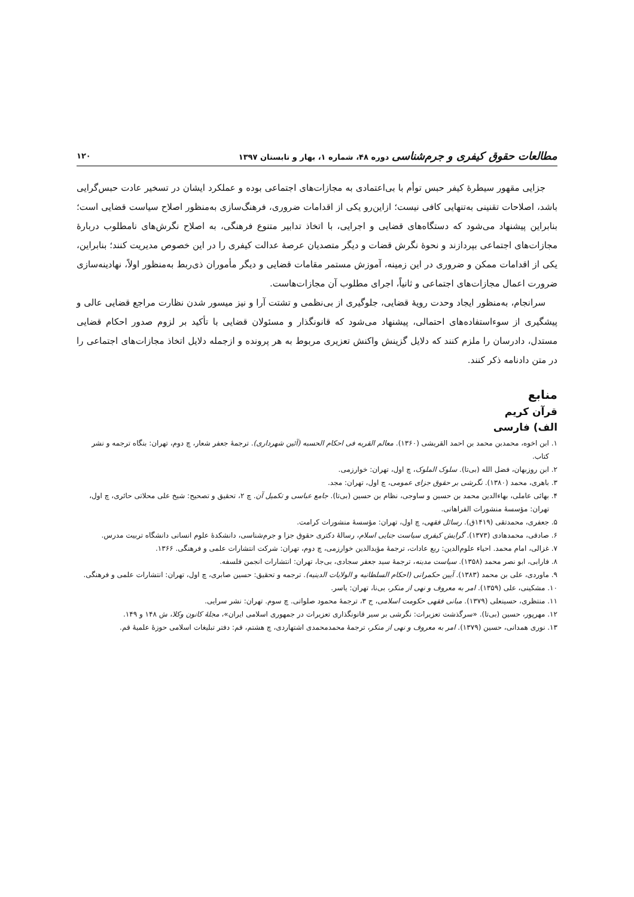مطالعات حقوق کیفری و جرم‌شناسی دوره ۴۸، شماره ۱، بهار و تابستان ۱۳۹۷ ۱۲۰
جزایی مقهور سیطرهٔ کیفر حبس توأم با بی‌اعتمادی به مجازات‌های اجتماعی بوده و عملکرد ایشان در تسخیر عادت حبس‌گرایی باشد، اصلاحات تقنینی به‌تنهایی کافی نیست؛ ازاین‌رو یکی از اقدامات ضروری، فرهنگ‌سازی به‌منظور اصلاح سیاست قضایی است؛ بنابراین پیشنهاد می‌شود که دستگاه‌های قضایی و اجرایی، با اتخاذ تدابیر متنوع فرهنگی، به اصلاح نگرش‌های نامطلوب دربارهٔ مجازات‌های اجتماعی بپردازند و نحوهٔ نگرش قضات و دیگر متصدیان عرصهٔ عدالت کیفری را در این خصوص مدیریت کنند؛ بنابراین، یکی از اقدامات ممکن و ضروری در این زمینه، آموزش مستمر مقامات قضایی و دیگر مأموران ذی‌ربط به‌منظور اولاً، نهادینه‌سازی ضرورت اعمال مجازات‌های اجتماعی و ثانیاً، اجرای مطلوب آن مجازات‌هاست.
سرانجام، به‌منظور ایجاد وحدت رویهٔ قضایی، جلوگیری از بی‌نظمی و تشتت آرا و نیز میسور شدن نظارت مراجع قضایی عالی و پیشگیری از سوءاستفاده‌های احتمالی، پیشنهاد می‌شود که قانونگذار و مسئولان قضایی با تأکید بر لزوم صدور احکام قضایی مستدل، دادرسان را ملزم کنند که دلایل گزینش واکنش تعزیری مربوط به هر پرونده و ازجمله دلایل اتخاذ مجازات‌های اجتماعی را در متن دادنامه ذکر کنند.
منابع
قرآن کریم
الف) فارسی
۱. ابن اخوه، محمدبن محمد بن احمد القریشی (۱۳۶۰). معالم القربه فی احکام الحسبه (آئین شهرداری). ترجمهٔ جعفر شعار، چ دوم، تهران: بنگاه ترجمه و نشر کتاب.
۲. ابن روزبهان، فضل الله (بی‌تا). سلوک الملوک، چ اول، تهران: خوارزمی.
۳. باهری، محمد (۱۳۸۰). نگرشی بر حقوق جزای عمومی، چ اول، تهران: مجد.
۴. بهائی عاملی، بهاءالدین محمد بن حسین و ساوجی، نظام بن حسین (بی‌تا). جامع عباسی و تکمیل آن. چ ۲، تحقیق و تصحیح: شیخ علی محلاتی حائری، چ اول، تهران: مؤسسهٔ منشورات الفراهانی.
۵. جعفری، محمدتقی (۱۴۱۹ق). رسائل فقهی، چ اول، تهران: مؤسسهٔ منشورات کرامت.
۶. صادقی، محمدهادی (۱۳۷۳). گرایش کیفری سیاست جنایی اسلام، رسالهٔ دکتری حقوق جزا و جرم‌شناسی، دانشکدهٔ علوم انسانی دانشگاه تربیت مدرس.
۷. غزالی، امام محمد. احیاء علوم‌الدین: ربع عادات، ترجمهٔ مؤیدالدین خوارزمی، چ دوم، تهران: شرکت انتشارات علمی و فرهنگی. ۱۳۶۶.
۸. فارابی، ابو نصر محمد (۱۳۵۸). سیاست مدینه، ترجمهٔ سید جعفر سجادی، بی‌جا، تهران: انتشارات انجمن فلسفه.
۹. ماوردی، علی بن محمد (۱۳۸۳). آیین حکمرانی (احکام السلطانیه و الولایات الدینیه). ترجمه و تحقیق: حسین صابری، چ اول، تهران: انتشارات علمی و فرهنگی.
۱۰. مشکینی، علی (۱۳۵۹). امر به معروف و نهی از منکر، بی‌نا، تهران: یاسر.
۱۱. منتظری، حسینعلی (۱۳۷۹). مبانی فقهی حکومت اسلامی، ج ۳، ترجمهٔ محمود صلواتی. چ سوم. تهران: نشر سرایی.
۱۲. مهرپور، حسین (بی‌تا). «سرگذشت تعزیرات: نگرشی بر سیر قانونگذاری تعزیرات در جمهوری اسلامی ایران»، مجلهٔ کانون وکلا، ش ۱۴۸ و ۱۴۹.
۱۳. نوری همدانی، حسین (۱۳۷۹). امر به معروف و نهی از منکر، ترجمهٔ محمدمحمدی اشتهاردی، چ هشتم، قم: دفتر تبلیغات اسلامی حوزهٔ علمیهٔ قم.